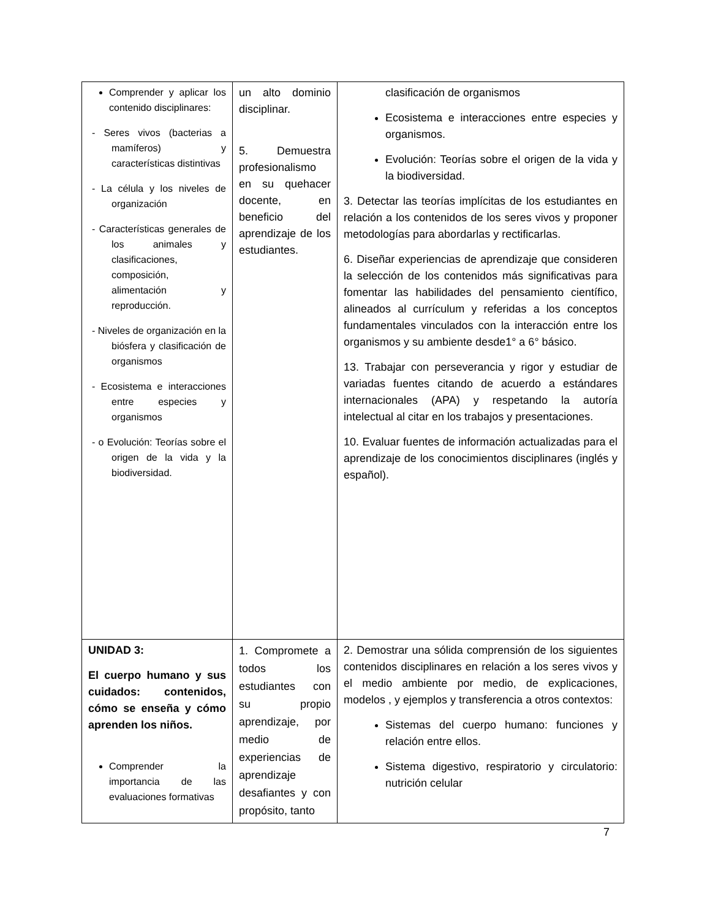| Comprender y aplicar los contenido disciplinares: - Seres vivos (bacterias a mamíferos) y características distintivas - La célula y los niveles de organización - Características generales de los animales y clasificaciones, composición, alimentación y reproducción. - Niveles de organización en la biósfera y clasificación de organismos - Ecosistema e interacciones entre especies y organismos - o Evolución: Teorías sobre el origen de la vida y la biodiversidad. | un alto dominio disciplinar. 5. Demuestra profesionalismo en su quehacer docente, en beneficio del aprendizaje de los estudiantes. | clasificación de organismos Ecosistema e interacciones entre especies y organismos. Evolución: Teorías sobre el origen de la vida y la biodiversidad. 3. Detectar las teorías implícitas de los estudiantes en relación a los contenidos de los seres vivos y proponer metodologías para abordarlas y rectificarlas. 6. Diseñar experiencias de aprendizaje que consideren la selección de los contenidos más significativas para fomentar las habilidades del pensamiento científico, alineados al currículum y referidas a los conceptos fundamentales vinculados con la interacción entre los organismos y su ambiente desde1° a 6° básico. 13. Trabajar con perseverancia y rigor y estudiar de variadas fuentes citando de acuerdo a estándares internacionales (APA) y respetando la autoría intelectual al citar en los trabajos y presentaciones. 10. Evaluar fuentes de información actualizadas para el aprendizaje de los conocimientos disciplinares (inglés y español). |
| UNIDAD 3: El cuerpo humano y sus cuidados: contenidos, cómo se enseña y cómo aprenden los niños. Comprender la importancia de las evaluaciones formativas | 1. Compromete a todos los estudiantes con su propio aprendizaje, por medio de experiencias de aprendizaje desafiantes y con propósito, tanto | 2. Demostrar una sólida comprensión de los siguientes contenidos disciplinares en relación a los seres vivos y el medio ambiente por medio, de explicaciones, modelos , y ejemplos y transferencia a otros contextos: Sistemas del cuerpo humano: funciones y relación entre ellos. Sistema digestivo, respiratorio y circulatorio: nutrición celular |
7